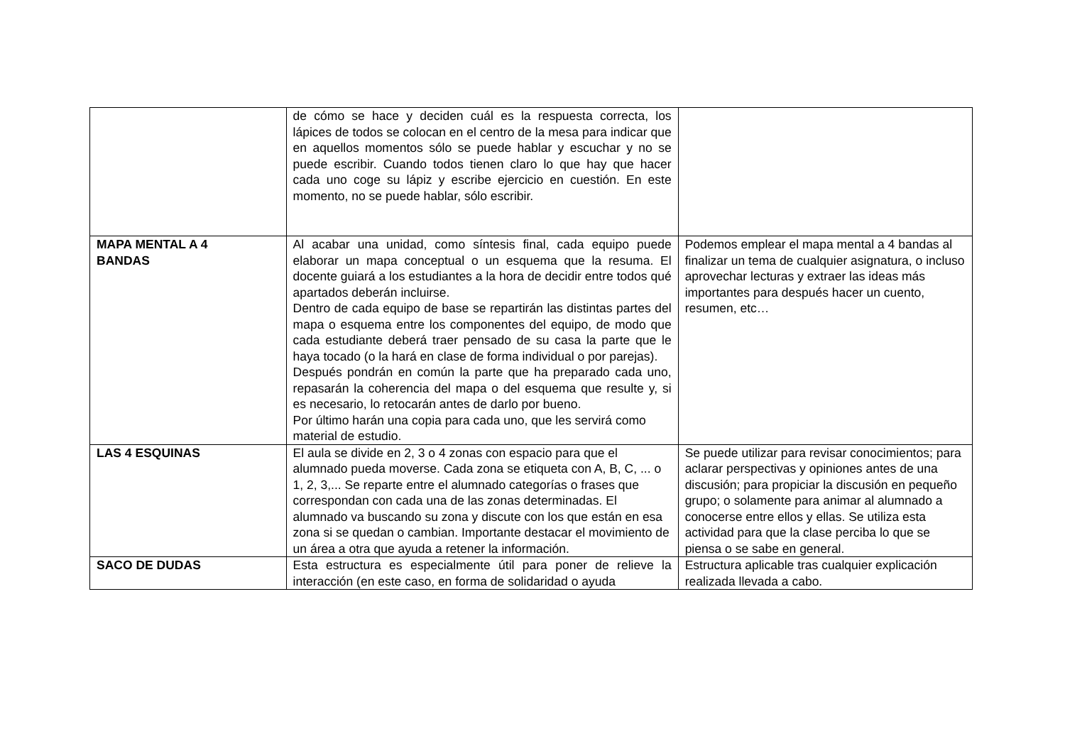| | de cómo se hace y deciden cuál es la respuesta correcta, los lápices de todos se colocan en el centro de la mesa para indicar que en aquellos momentos sólo se puede hablar y escuchar y no se puede escribir. Cuando todos tienen claro lo que hay que hacer cada uno coge su lápiz y escribe ejercicio en cuestión. En este momento, no se puede hablar, sólo escribir. | |
| MAPA MENTAL A 4 BANDAS | Al acabar una unidad, como síntesis final, cada equipo puede elaborar un mapa conceptual o un esquema que la resuma. El docente guiará a los estudiantes a la hora de decidir entre todos qué apartados deberán incluirse. Dentro de cada equipo de base se repartirán las distintas partes del mapa o esquema entre los componentes del equipo, de modo que cada estudiante deberá traer pensado de su casa la parte que le haya tocado (o la hará en clase de forma individual o por parejas). Después pondrán en común la parte que ha preparado cada uno, repasarán la coherencia del mapa o del esquema que resulte y, si es necesario, lo retocarán antes de darlo por bueno. Por último harán una copia para cada uno, que les servirá como material de estudio. | Podemos emplear el mapa mental a 4 bandas al finalizar un tema de cualquier asignatura, o incluso aprovechar lecturas y extraer las ideas más importantes para después hacer un cuento, resumen, etc… |
| LAS 4 ESQUINAS | El aula se divide en 2, 3 o 4 zonas con espacio para que el alumnado pueda moverse. Cada zona se etiqueta con A, B, C, ... o 1, 2, 3,... Se reparte entre el alumnado categorías o frases que correspondan con cada una de las zonas determinadas. El alumnado va buscando su zona y discute con los que están en esa zona si se quedan o cambian. Importante destacar el movimiento de un área a otra que ayuda a retener la información. | Se puede utilizar para revisar conocimientos; para aclarar perspectivas y opiniones antes de una discusión; para propiciar la discusión en pequeño grupo; o solamente para animar al alumnado a conocerse entre ellos y ellas. Se utiliza esta actividad para que la clase perciba lo que se piensa o se sabe en general. |
| SACO DE DUDAS | Esta estructura es especialmente útil para poner de relieve la interacción (en este caso, en forma de solidaridad o ayuda | Estructura aplicable tras cualquier explicación realizada llevada a cabo. |